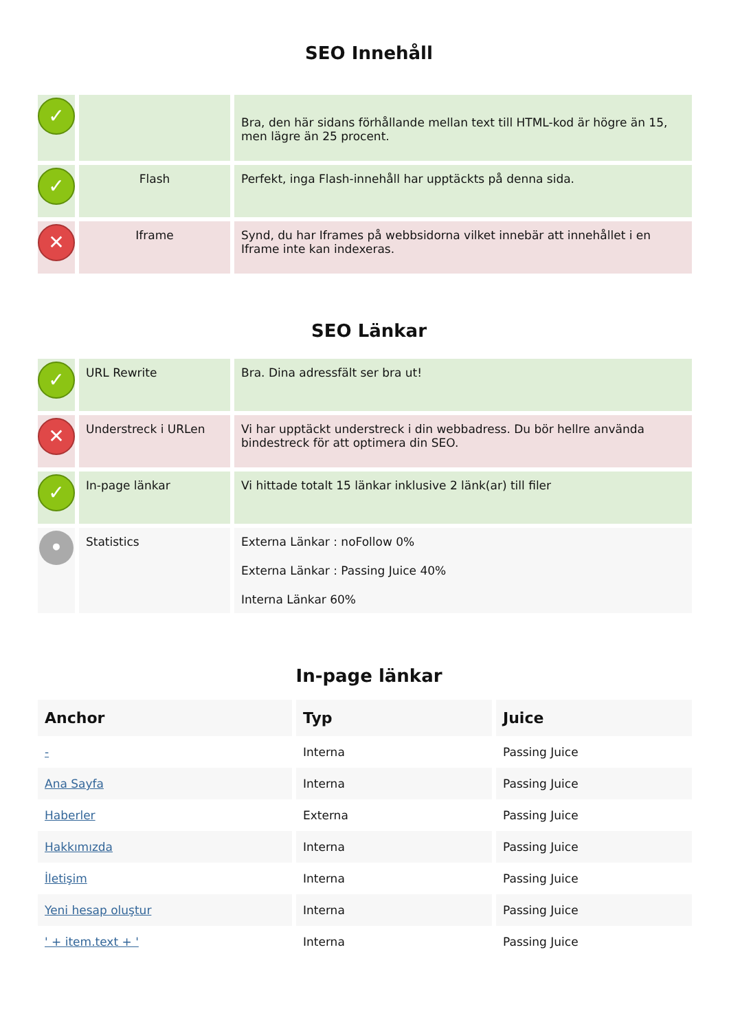SEO Innehåll
| ✓ | | Bra, den här sidans förhållande mellan text till HTML-kod är högre än 15, men lägre än 25 procent. |
| ✓ | Flash | Perfekt, inga Flash-innehåll har upptäckts på denna sida. |
| ✕ | Iframe | Synd, du har Iframes på webbsidorna vilket innebär att innehållet i en Iframe inte kan indexeras. |
SEO Länkar
| ✓ | URL Rewrite | Bra. Dina adressfält ser bra ut! |
| ✕ | Understreck i URLen | Vi har upptäckt understreck i din webbadress. Du bör hellre använda bindestreck för att optimera din SEO. |
| ✓ | In-page länkar | Vi hittade totalt 15 länkar inklusive 2 länk(ar) till filer |
| • | Statistics | Externa Länkar : noFollow 0% Externa Länkar : Passing Juice 40% Interna Länkar 60% |
In-page länkar
| Anchor | Typ | Juice |
| --- | --- | --- |
| - | Interna | Passing Juice |
| Ana Sayfa | Interna | Passing Juice |
| Haberler | Externa | Passing Juice |
| Hakkımızda | Interna | Passing Juice |
| İletişim | Interna | Passing Juice |
| Yeni hesap oluştur | Interna | Passing Juice |
| ' + item.text + ' | Interna | Passing Juice |